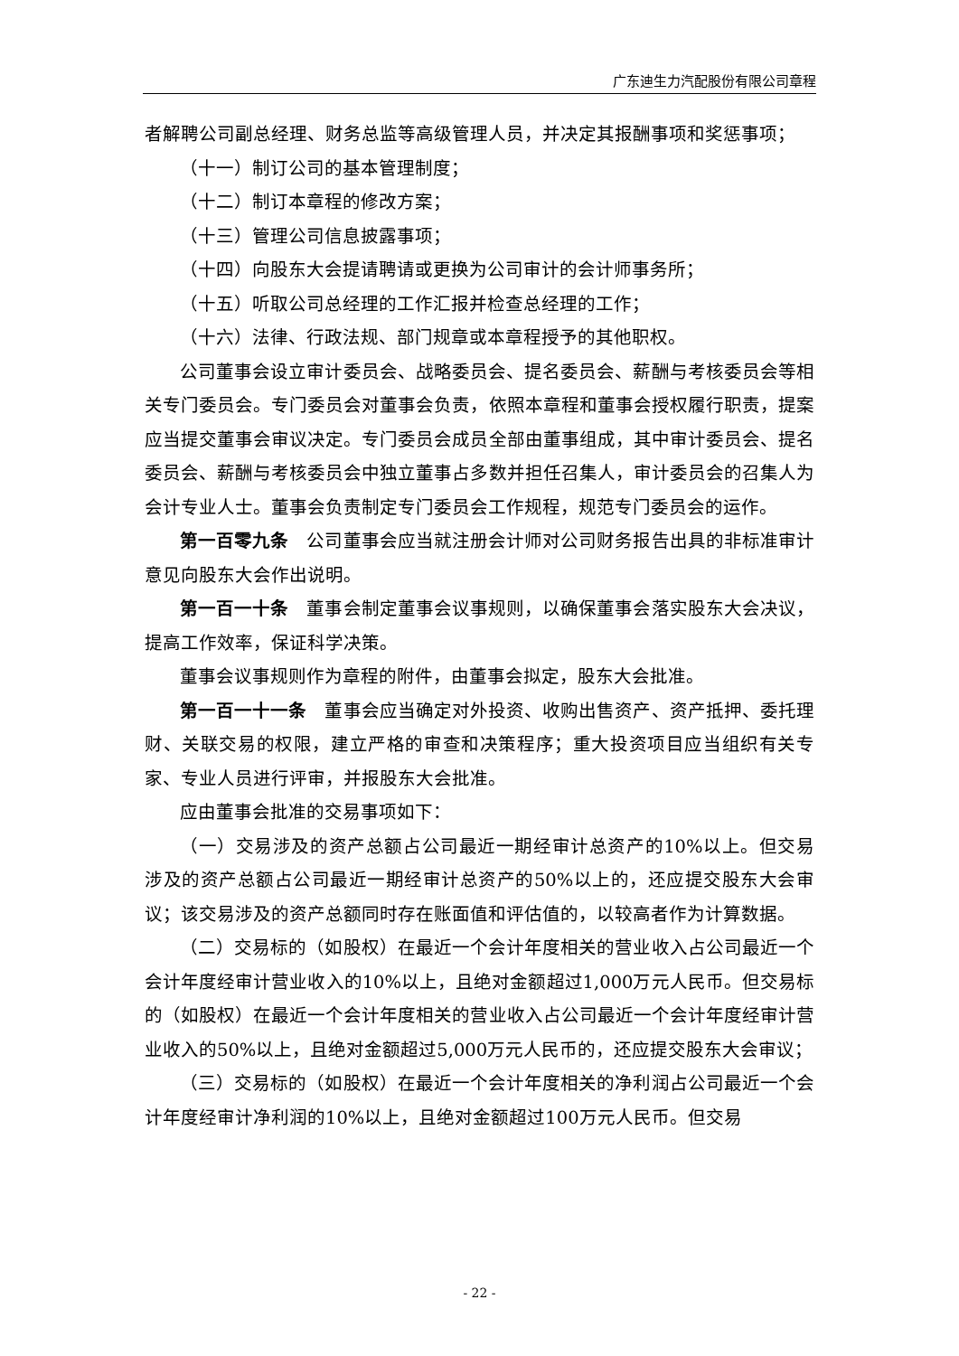广东迪生力汽配股份有限公司章程
者解聘公司副总经理、财务总监等高级管理人员，并决定其报酬事项和奖惩事项；
（十一）制订公司的基本管理制度；
（十二）制订本章程的修改方案；
（十三）管理公司信息披露事项；
（十四）向股东大会提请聘请或更换为公司审计的会计师事务所；
（十五）听取公司总经理的工作汇报并检查总经理的工作；
（十六）法律、行政法规、部门规章或本章程授予的其他职权。
公司董事会设立审计委员会、战略委员会、提名委员会、薪酬与考核委员会等相关专门委员会。专门委员会对董事会负责，依照本章程和董事会授权履行职责，提案应当提交董事会审议决定。专门委员会成员全部由董事组成，其中审计委员会、提名委员会、薪酬与考核委员会中独立董事占多数并担任召集人，审计委员会的召集人为会计专业人士。董事会负责制定专门委员会工作规程，规范专门委员会的运作。
第一百零九条　公司董事会应当就注册会计师对公司财务报告出具的非标准审计意见向股东大会作出说明。
第一百一十条　董事会制定董事会议事规则，以确保董事会落实股东大会决议，提高工作效率，保证科学决策。
董事会议事规则作为章程的附件，由董事会拟定，股东大会批准。
第一百一十一条　董事会应当确定对外投资、收购出售资产、资产抵押、委托理财、关联交易的权限，建立严格的审查和决策程序；重大投资项目应当组织有关专家、专业人员进行评审，并报股东大会批准。
应由董事会批准的交易事项如下：
（一）交易涉及的资产总额占公司最近一期经审计总资产的10%以上。但交易涉及的资产总额占公司最近一期经审计总资产的50%以上的，还应提交股东大会审议；该交易涉及的资产总额同时存在账面值和评估值的，以较高者作为计算数据。
（二）交易标的（如股权）在最近一个会计年度相关的营业收入占公司最近一个会计年度经审计营业收入的10%以上，且绝对金额超过1,000万元人民币。但交易标的（如股权）在最近一个会计年度相关的营业收入占公司最近一个会计年度经审计营业收入的50%以上，且绝对金额超过5,000万元人民币的，还应提交股东大会审议；
（三）交易标的（如股权）在最近一个会计年度相关的净利润占公司最近一个会计年度经审计净利润的10%以上，且绝对金额超过100万元人民币。但交易
- 22 -